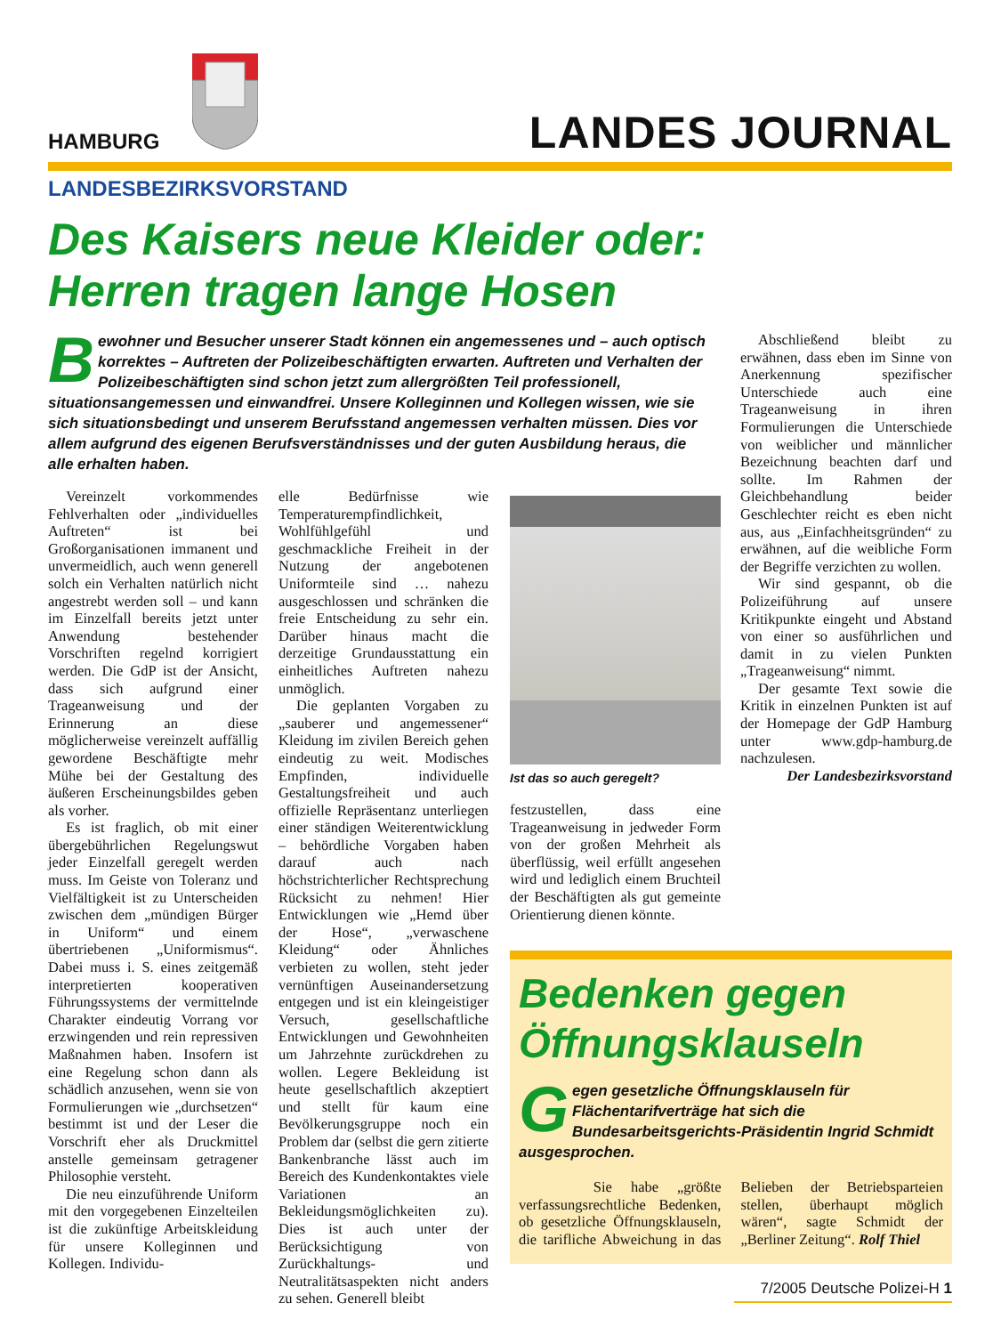HAMBURG LANDES JOURNAL
LANDESBEZIRKSVORSTAND
Des Kaisers neue Kleider oder:
Herren tragen lange Hosen
Bewohner und Besucher unserer Stadt können ein angemessenes und – auch optisch korrektes – Auftreten der Polizeibeschäftigten erwarten. Auftreten und Verhalten der Polizeibeschäftigten sind schon jetzt zum allergrößten Teil professionell, situationsangemessen und einwandfrei. Unsere Kolleginnen und Kollegen wissen, wie sie sich situationsbedingt und unserem Berufsstand angemessen verhalten müssen. Dies vor allem aufgrund des eigenen Berufsverständnisses und der guten Ausbildung heraus, die alle erhalten haben.
Vereinzelt vorkommendes Fehlverhalten oder „individuelles Auftreten“ ist bei Großorganisationen immanent und unvermeidlich, auch wenn generell solch ein Verhalten natürlich nicht angestrebt werden soll – und kann im Einzelfall bereits jetzt unter Anwendung bestehender Vorschriften regelnd korrigiert werden. Die GdP ist der Ansicht, dass sich aufgrund einer Trageanweisung und der Erinnerung an diese möglicherweise vereinzelt auffällig gewordene Beschäftigte mehr Mühe bei der Gestaltung des äußeren Erscheinungsbildes geben als vorher.
Es ist fraglich, ob mit einer übergebührlichen Regelungswut jeder Einzelfall geregelt werden muss. Im Geiste von Toleranz und Vielfältigkeit ist zu Unterscheiden zwischen dem „mündigen Bürger in Uniform“ und einem übertriebenen „Uniformismus“. Dabei muss i. S. eines zeitgemäß interpretierten kooperativen Führungssystems der vermittelnde Charakter eindeutig Vorrang vor erzwingenden und rein repressiven Maßnahmen haben. Insofern ist eine Regelung schon dann als schädlich anzusehen, wenn sie von Formulierungen wie „durchsetzen“ bestimmt ist und der Leser die Vorschrift eher als Druckmittel anstelle gemeinsam getragener Philosophie versteht.
Die neu einzuführende Uniform mit den vorgegebenen Einzelteilen ist die zukünftige Arbeitskleidung für unsere Kolleginnen und Kollegen. Individu-
elle Bedürfnisse wie Temperaturempfindlichkeit, Wohlfühlgefühl und geschmackliche Freiheit in der Nutzung der angebotenen Uniformteile sind … nahezu ausgeschlossen und schränken die freie Entscheidung zu sehr ein. Darüber hinaus macht die derzeitige Grundausstattung ein einheitliches Auftreten nahezu unmöglich.
Die geplanten Vorgaben zu „sauberer und angemessener“ Kleidung im zivilen Bereich gehen eindeutig zu weit. Modisches Empfinden, individuelle Gestaltungsfreiheit und auch offizielle Repräsentanz unterliegen einer ständigen Weiterentwicklung – behördliche Vorgaben haben darauf auch nach höchstrichterlicher Rechtsprechung Rücksicht zu nehmen! Hier Entwicklungen wie „Hemd über der Hose“, „verwaschene Kleidung“ oder Ähnliches verbieten zu wollen, steht jeder vernünftigen Auseinandersetzung entgegen und ist ein kleingeistiger Versuch, gesellschaftliche Entwicklungen und Gewohnheiten um Jahrzehnte zurückdrehen zu wollen. Legere Bekleidung ist heute gesellschaftlich akzeptiert und stellt für kaum eine Bevölkerungsgruppe noch ein Problem dar (selbst die gern zitierte Bankenbranche lässt auch im Bereich des Kundenkontaktes viele Variationen an Bekleidungsmöglichkeiten zu). Dies ist auch unter der Berücksichtigung von Zurückhaltungs- und Neutralitätsaspekten nicht anders zu sehen. Generell bleibt
Ist das so auch geregelt?
festzustellen, dass eine Trageanweisung in jedweder Form von der großen Mehrheit als überflüssig, weil erfüllt angesehen wird und lediglich einem Bruchteil der Beschäftigten als gut gemeinte Orientierung dienen könnte.
Abschließend bleibt zu erwähnen, dass eben im Sinne von Anerkennung spezifischer Unterschiede auch eine Trageanweisung in ihren Formulierungen die Unterschiede von weiblicher und männlicher Bezeichnung beachten darf und sollte. Im Rahmen der Gleichbehandlung beider Geschlechter reicht es eben nicht aus, aus „Einfachheitsgründen“ zu erwähnen, auf die weibliche Form der Begriffe verzichten zu wollen.
Wir sind gespannt, ob die Polizeiführung auf unsere Kritikpunkte eingeht und Abstand von einer so ausführlichen und damit in zu vielen Punkten „Trageanweisung“ nimmt.
Der gesamte Text sowie die Kritik in einzelnen Punkten ist auf der Homepage der GdP Hamburg unter www.gdp-hamburg.de nachzulesen.
Der Landesbezirksvorstand
Bedenken gegen Öffnungsklauseln
Gegen gesetzliche Öffnungsklauseln für Flächentarifverträge hat sich die Bundesarbeitsgerichts-Präsidentin Ingrid Schmidt ausgesprochen.
Sie habe „größte verfassungsrechtliche Bedenken, ob gesetzliche Öffnungsklauseln, die tarifliche Abweichung in das Belieben der Betriebsparteien stellen, überhaupt möglich wären“, sagte Schmidt der „Berliner Zeitung“. Rolf Thiel
7/2005 Deutsche Polizei-H 1